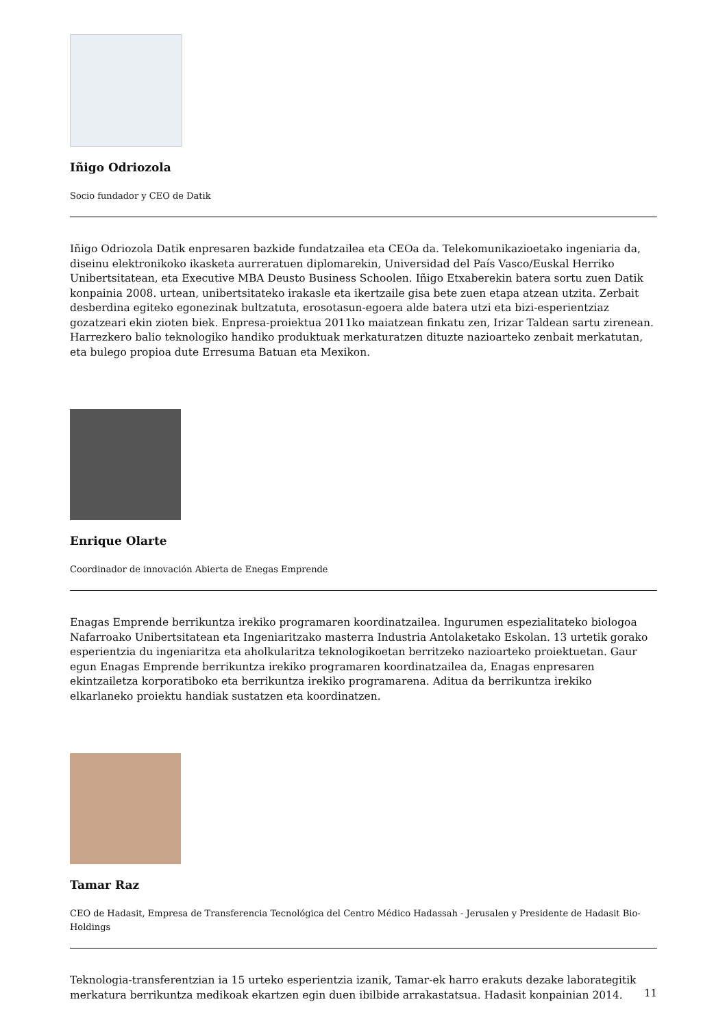Iñigo Odriozola
Socio fundador y CEO de Datik
Iñigo Odriozola Datik enpresaren bazkide fundatzailea eta CEOa da. Telekomunikazioetako ingeniaria da, diseinu elektronikoko ikasketa aurreratuen diplomarekin, Universidad del País Vasco/Euskal Herriko Unibertsitatean, eta Executive MBA Deusto Business Schoolen. Iñigo Etxaberekin batera sortu zuen Datik konpainia 2008. urtean, unibertsitateko irakasle eta ikertzaile gisa bete zuen etapa atzean utzita. Zerbait desberdina egiteko egonezinak bultzatuta, erosotasun-egoera alde batera utzi eta bizi-esperientziaz gozatzeari ekin zioten biek. Enpresa-proiektua 2011ko maiatzean finkatu zen, Irizar Taldean sartu zirenean. Harrezkero balio teknologiko handiko produktuak merkaturatzen dituzte nazioarteko zenbait merkatutan, eta bulego propioa dute Erresuma Batuan eta Mexikon.
Enrique Olarte
Coordinador de innovación Abierta de Enegas Emprende
Enagas Emprende berrikuntza irekiko programaren koordinatzailea. Ingurumen espezialitateko biologoa Nafarroako Unibertsitatean eta Ingeniaritzako masterra Industria Antolaketako Eskolan. 13 urtetik gorako esperientzia du ingeniaritza eta aholkularitza teknologikoetan berritzeko nazioarteko proiektuetan. Gaur egun Enagas Emprende berrikuntza irekiko programaren koordinatzailea da, Enagas enpresaren ekintzailetza korporatiboko eta berrikuntza irekiko programarena. Aditua da berrikuntza irekiko elkarlaneko proiektu handiak sustatzen eta koordinatzen.
Tamar Raz
CEO de Hadasit, Empresa de Transferencia Tecnológica del Centro Médico Hadassah - Jerusalen y Presidente de Hadasit Bio-Holdings
Teknologia-transferentzian ia 15 urteko esperientzia izanik, Tamar-ek harro erakuts dezake laborategitik merkatura berrikuntza medikoak ekartzen egin duen ibilbide arrakastatsua. Hadasit konpainian 2014.
11